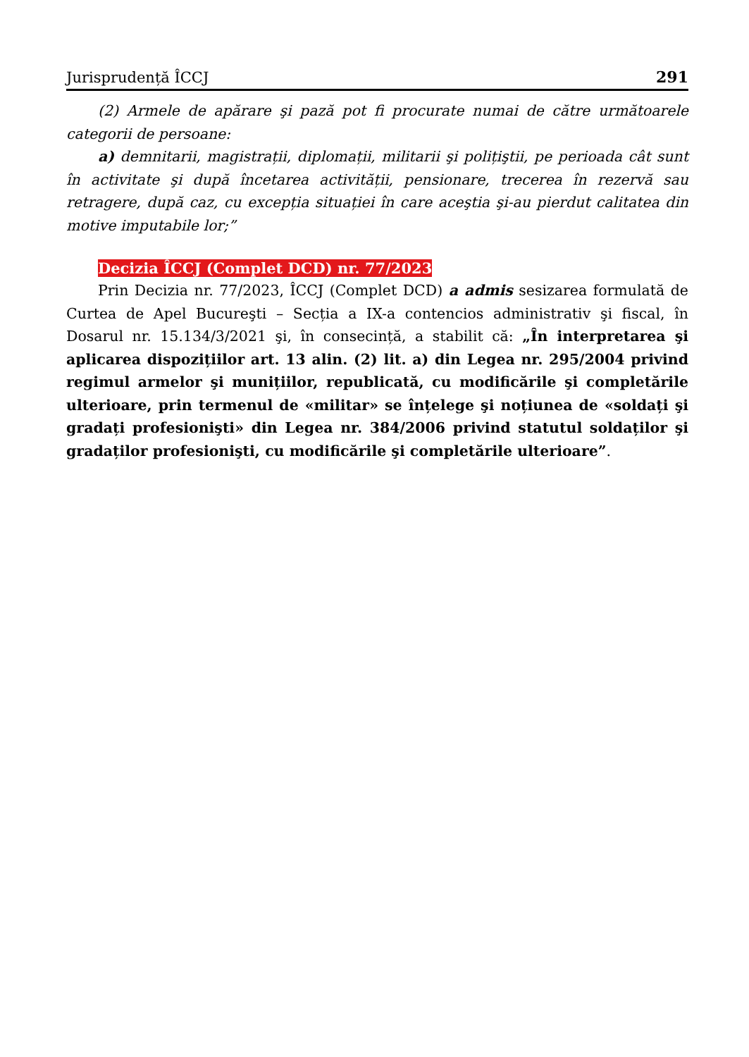Jurisprudență ÎCCJ 291
(2) Armele de apărare şi pază pot fi procurate numai de către următoarele categorii de persoane:
a) demnitarii, magistrații, diplomații, militarii şi polițiştii, pe perioada cât sunt în activitate şi după încetarea activității, pensionare, trecerea în rezervă sau retragere, după caz, cu excepția situației în care aceştia şi-au pierdut calitatea din motive imputabile lor;”
Decizia ÎCCJ (Complet DCD) nr. 77/2023
Prin Decizia nr. 77/2023, ÎCCJ (Complet DCD) a admis sesizarea formulată de Curtea de Apel Bucureşti – Secția a IX-a contencios administrativ şi fiscal, în Dosarul nr. 15.134/3/2021 şi, în consecință, a stabilit că: „În interpretarea şi aplicarea dispozițiilor art. 13 alin. (2) lit. a) din Legea nr. 295/2004 privind regimul armelor şi munițiilor, republicată, cu modificările şi completările ulterioare, prin termenul de «militar» se înțelege şi noțiunea de «soldați şi gradați profesionişti» din Legea nr. 384/2006 privind statutul soldaților şi gradaților profesionişti, cu modificările şi completările ulterioare”.